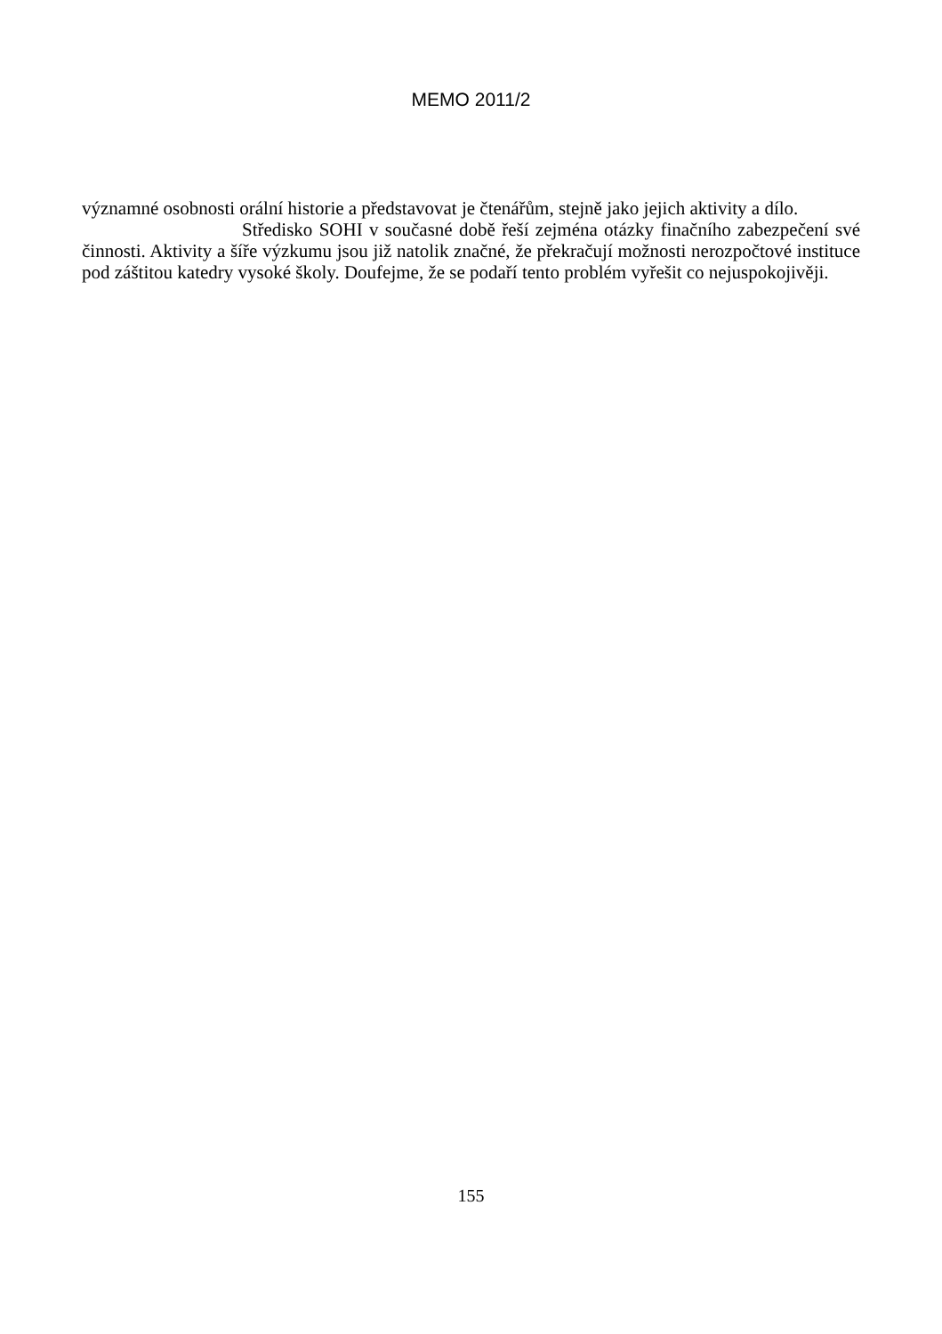MEMO 2011/2
významné osobnosti orální historie a představovat je čtenářům, stejně jako jejich aktivity a dílo.
Středisko SOHI v současné době řeší zejména otázky finačního zabezpečení své činnosti. Aktivity a šíře výzkumu jsou již natolik značné, že překračují možnosti nerozpočtové instituce pod záštitou katedry vysoké školy. Doufejme, že se podaří tento problém vyřešit co nejuspokojivěji.
155